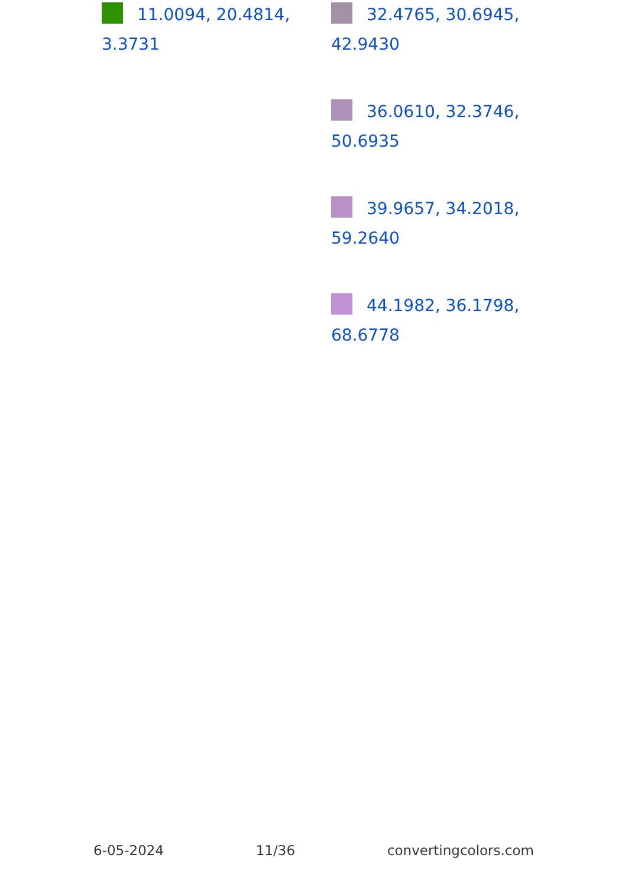11.0094, 20.4814, 3.3731 32.4765, 30.6945, 42.9430
36.0610, 32.3746, 50.6935
39.9657, 34.2018, 59.2640
44.1982, 36.1798, 68.6778
6-05-2024 11/36 convertingcolors.com